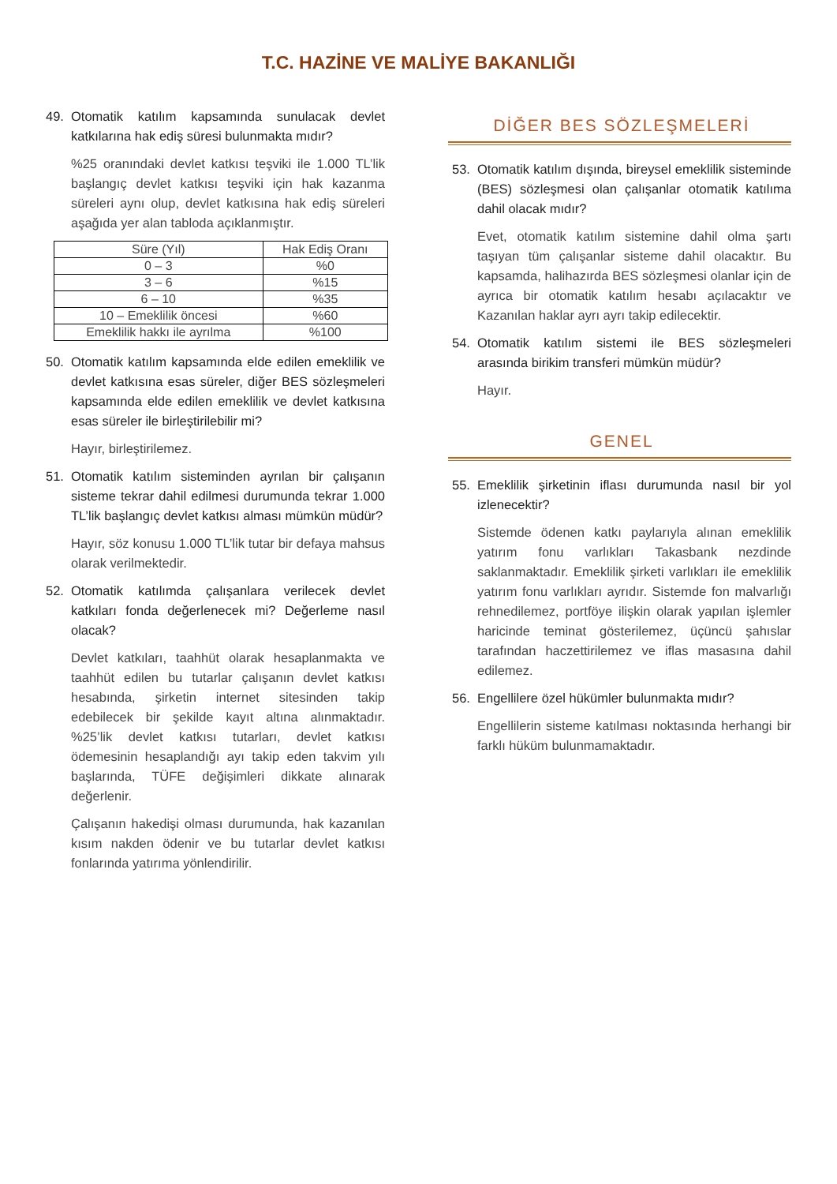T.C. HAZİNE VE MALİYE BAKANLIĞI
49. Otomatik katılım kapsamında sunulacak devlet katkılarına hak ediş süresi bulunmakta mıdır?
%25 oranındaki devlet katkısı teşviki ile 1.000 TL’lik başlangıç devlet katkısı teşviki için hak kazanma süreleri aynı olup, devlet katkısına hak ediş süreleri aşağıda yer alan tabloda açıklanmıştır.
| Süre (Yıl) | Hak Ediş Oranı |
| --- | --- |
| 0 – 3 | %0 |
| 3 – 6 | %15 |
| 6 – 10 | %35 |
| 10 – Emeklilik öncesi | %60 |
| Emeklilik hakkı ile ayrılma | %100 |
50. Otomatik katılım kapsamında elde edilen emeklilik ve devlet katkısına esas süreler, diğer BES sözleşmeleri kapsamında elde edilen emeklilik ve devlet katkısına esas süreler ile birleştirilebilir mi?
Hayır, birleştirilemez.
51. Otomatik katılım sisteminden ayrılan bir çalışanın sisteme tekrar dahil edilmesi durumunda tekrar 1.000 TL’lik başlangıç devlet katkısı alması mümkün müdür?
Hayır, söz konusu 1.000 TL’lik tutar bir defaya mahsus olarak verilmektedir.
52. Otomatik katılımda çalışanlara verilecek devlet katkıları fonda değerlenecek mi? Değerleme nasıl olacak?
Devlet katkıları, taahhüt olarak hesaplanmakta ve taahhüt edilen bu tutarlar çalışanın devlet katkısı hesabında, şirketin internet sitesinden takip edebilecek bir şekilde kayıt altına alınmaktadır. %25’lik devlet katkısı tutarları, devlet katkısı ödemesinin hesaplandığı ayı takip eden takvim yılı başlarında, TÜFE değişimleri dikkate alınarak değerlenir.
Çalışanın hakedişi olması durumunda, hak kazanılan kısım nakden ödenir ve bu tutarlar devlet katkısı fonlarında yatırıma yönlendirilir.
DİĞER BES SÖZLEŞMELERİ
53. Otomatik katılım dışında, bireysel emeklilik sisteminde (BES) sözleşmesi olan çalışanlar otomatik katılıma dahil olacak mıdır?
Evet, otomatik katılım sistemine dahil olma şartı taşıyan tüm çalışanlar sisteme dahil olacaktır. Bu kapsamda, halihazırda BES sözleşmesi olanlar için de ayrıca bir otomatik katılım hesabı açılacaktır ve Kazanılan haklar ayrı ayrı takip edilecektir.
54. Otomatik katılım sistemi ile BES sözleşmeleri arasında birikim transferi mümkün müdür?
Hayır.
GENEL
55. Emeklilik şirketinin iflası durumunda nasıl bir yol izlenecektir?
Sistemde ödenen katkı paylarıyla alınan emeklilik yatırım fonu varlıkları Takasbank nezdinde saklanmaktadır. Emeklilik şirketi varlıkları ile emeklilik yatırım fonu varlıkları ayrıdır. Sistemde fon malvarlığı rehnedilemez, portföye ilişkin olarak yapılan işlemler haricinde teminat gösterilemez, üçüncü şahıslar tarafından haczettirilemez ve iflas masasına dahil edilemez.
56. Engellilere özel hükümler bulunmakta mıdır?
Engellilerin sisteme katılması noktasında herhangi bir farklı hüküm bulunmamaktadır.